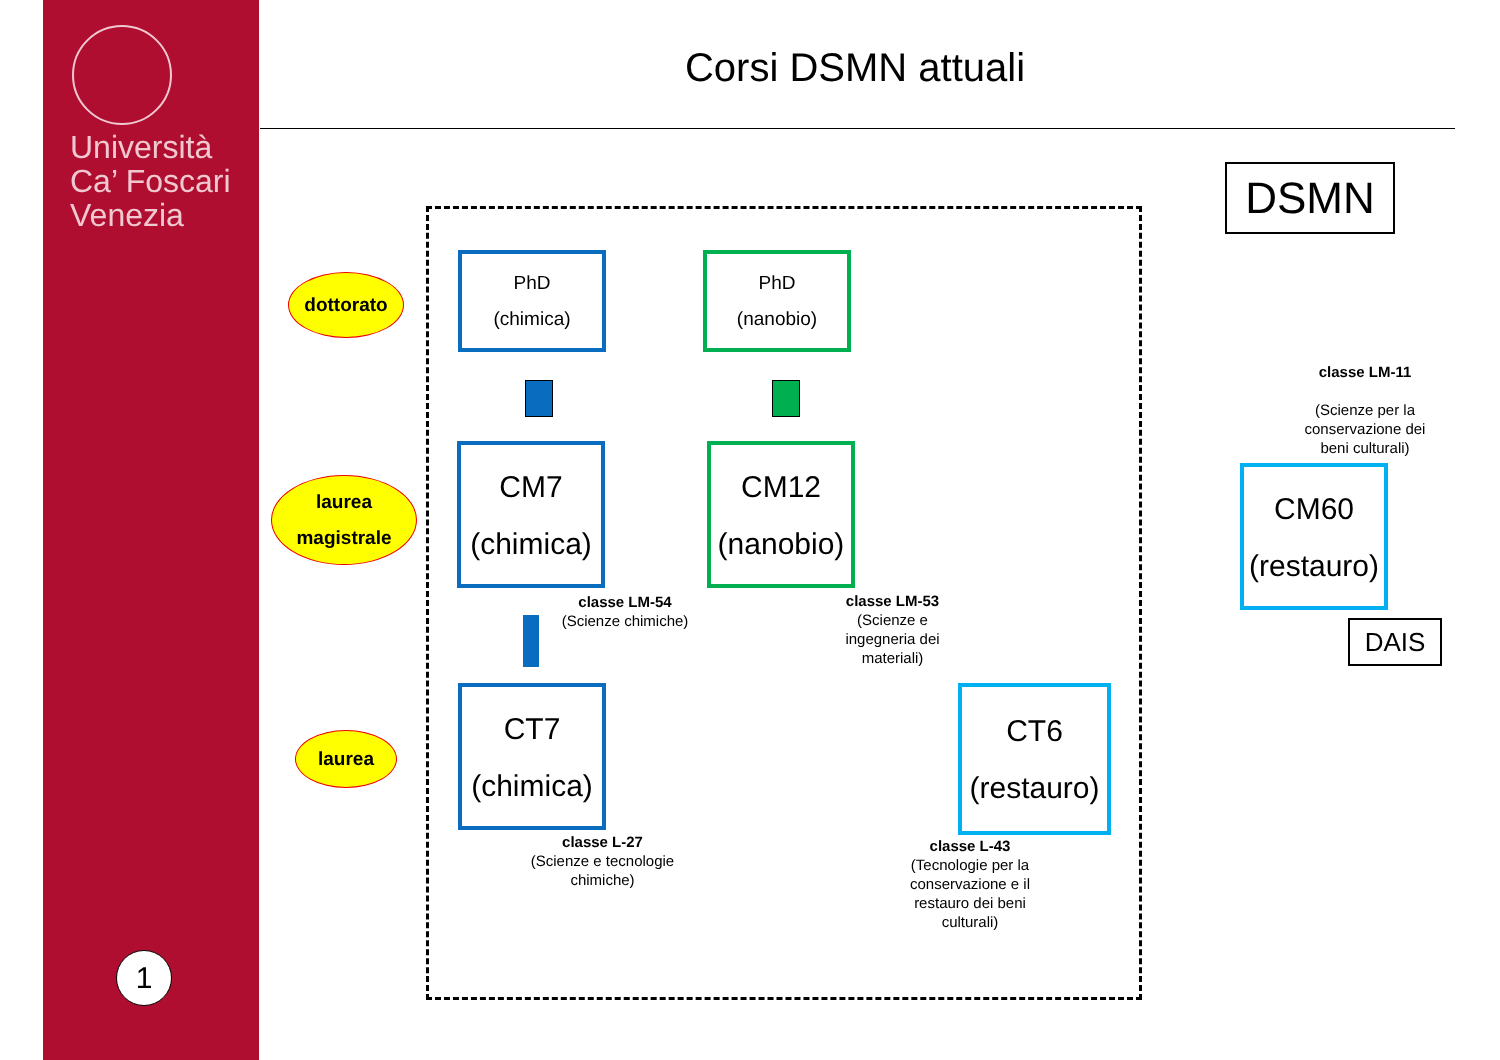Università
Ca’ Foscari
Venezia
1
Corsi DSMN attuali
DSMN
dottorato
laurea
magistrale
laurea
PhD
(chimica)
PhD
(nanobio)
CM7
(chimica)
CM12
(nanobio)
CM60
(restauro)
CT7
(chimica)
CT6
(restauro)
DAIS
classe LM-54
(Scienze chimiche)
classe LM-53
(Scienze e ingegneria dei materiali)
classe LM-11
(Scienze per la conservazione dei beni culturali)
classe L-27
(Scienze e tecnologie chimiche)
classe L-43
(Tecnologie per la conservazione e il restauro dei beni culturali)